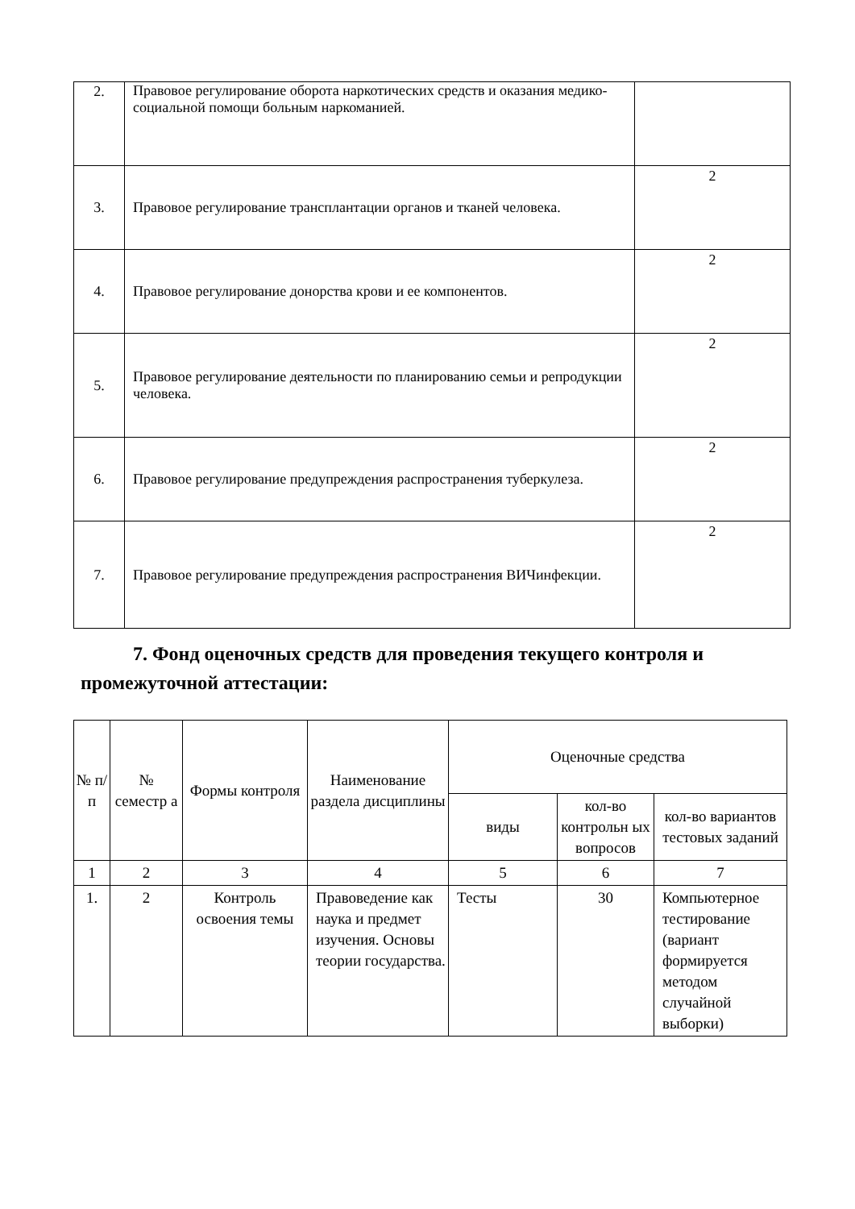| 2. | Правовое регулирование оборота наркотических средств и оказания медико-социальной помощи больным наркоманией. | |
| 3. | Правовое регулирование трансплантации органов и тканей человека. | 2 |
| 4. | Правовое регулирование донорства крови и ее компонентов. | 2 |
| 5. | Правовое регулирование деятельности по планированию семьи и репродукции человека. | 2 |
| 6. | Правовое регулирование предупреждения распространения туберкулеза. | 2 |
| 7. | Правовое регулирование предупреждения распространения ВИЧинфекции. | 2 |
7. Фонд оценочных средств для проведения текущего контроля и промежуточной аттестации:
| № п/ п | № семестр а | Формы контроля | Наименование раздела дисциплины | Оценочные средства | | |
| --- | --- | --- | --- | --- | --- | --- |
| | | | | виды | кол-во контрольн ых вопросов | кол-во вариантов тестовых заданий |
| 1 | 2 | 3 | 4 | 5 | 6 | 7 |
| 1. | 2 | Контроль освоения темы | Правоведение как наука и предмет изучения. Основы теории государства. | Тесты | 30 | Компьютерное тестирование (вариант формируется методом случайной выборки) |